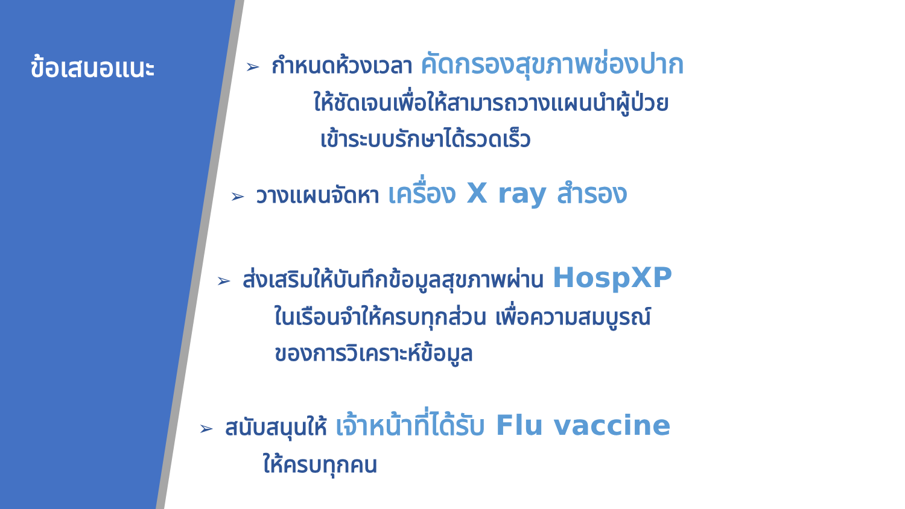ข้อเสนอแนะ
➢ กำหนดห้วงเวลา คัดกรองสุขภาพช่องปาก
ให้ชัดเจนเพื่อให้สามารถวางแผนนำผู้ป่วย
เข้าระบบรักษาได้รวดเร็ว
➢ วางแผนจัดหา เครื่อง X ray สำรอง
➢ ส่งเสริมให้บันทึกข้อมูลสุขภาพผ่าน HospXP
ในเรือนจำให้ครบทุกส่วน เพื่อความสมบูรณ์
ของการวิเคราะห์ข้อมูล
➢ สนับสนุนให้ เจ้าหน้าที่ได้รับ Flu vaccine
ให้ครบทุกคน